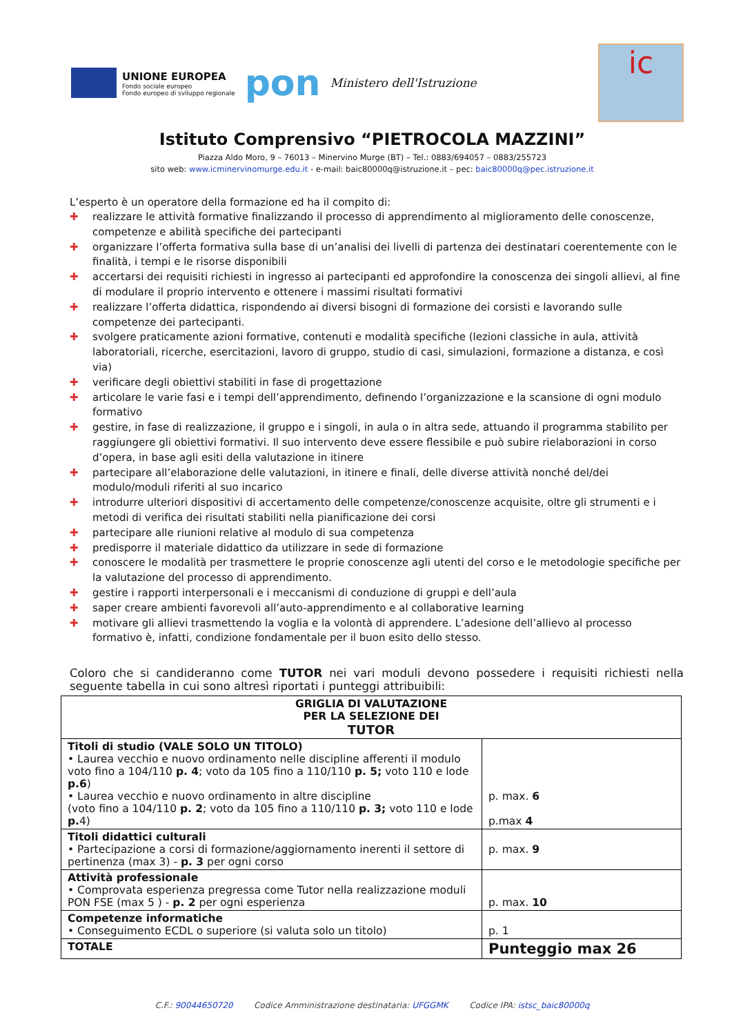UNIONE EUROPEA
Fondo sociale europeo
Fondo europeo di sviluppo regionale
pon
Ministero dell'Istruzione
ic
Istituto Comprensivo “PIETROCOLA MAZZINI”
Piazza Aldo Moro, 9 – 76013 – Minervino Murge (BT) – Tel.: 0883/694057 – 0883/255723
sito web: www.icminervinomurge.edu.it - e-mail: baic80000q@istruzione.it – pec: baic80000q@pec.istruzione.it
L’esperto è un operatore della formazione ed ha il compito di:
✚ realizzare le attività formative finalizzando il processo di apprendimento al miglioramento delle conoscenze, competenze e abilità specifiche dei partecipanti
✚ organizzare l’offerta formativa sulla base di un’analisi dei livelli di partenza dei destinatari coerentemente con le finalità, i tempi e le risorse disponibili
✚ accertarsi dei requisiti richiesti in ingresso ai partecipanti ed approfondire la conoscenza dei singoli allievi, al fine di modulare il proprio intervento e ottenere i massimi risultati formativi
✚ realizzare l’offerta didattica, rispondendo ai diversi bisogni di formazione dei corsisti e lavorando sulle competenze dei partecipanti.
✚ svolgere praticamente azioni formative, contenuti e modalità specifiche (lezioni classiche in aula, attività laboratoriali, ricerche, esercitazioni, lavoro di gruppo, studio di casi, simulazioni, formazione a distanza, e così via)
✚ verificare degli obiettivi stabiliti in fase di progettazione
✚ articolare le varie fasi e i tempi dell’apprendimento, definendo l’organizzazione e la scansione di ogni modulo formativo
✚ gestire, in fase di realizzazione, il gruppo e i singoli, in aula o in altra sede, attuando il programma stabilito per raggiungere gli obiettivi formativi. Il suo intervento deve essere flessibile e può subire rielaborazioni in corso d’opera, in base agli esiti della valutazione in itinere
✚ partecipare all’elaborazione delle valutazioni, in itinere e finali, delle diverse attività nonché del/dei modulo/moduli riferiti al suo incarico
✚ introdurre ulteriori dispositivi di accertamento delle competenze/conoscenze acquisite, oltre gli strumenti e i metodi di verifica dei risultati stabiliti nella pianificazione dei corsi
✚ partecipare alle riunioni relative al modulo di sua competenza
✚ predisporre il materiale didattico da utilizzare in sede di formazione
✚ conoscere le modalità per trasmettere le proprie conoscenze agli utenti del corso e le metodologie specifiche per la valutazione del processo di apprendimento.
✚ gestire i rapporti interpersonali e i meccanismi di conduzione di gruppi e dell’aula
✚ saper creare ambienti favorevoli all’auto-apprendimento e al collaborative learning
✚ motivare gli allievi trasmettendo la voglia e la volontà di apprendere. L’adesione dell’allievo al processo formativo è, infatti, condizione fondamentale per il buon esito dello stesso.
Coloro che si candideranno come TUTOR nei vari moduli devono possedere i requisiti richiesti nella seguente tabella in cui sono altresì riportati i punteggi attribuibili:
| GRIGLIA DI VALUTAZIONE PER LA SELEZIONE DEI TUTOR | |
| Titoli di studio (VALE SOLO UN TITOLO) • Laurea vecchio e nuovo ordinamento nelle discipline afferenti il modulo voto fino a 104/110 p. 4 ; voto da 105 fino a 110/110 p. 5; voto 110 e lode p.6 ) • Laurea vecchio e nuovo ordinamento in altre discipline (voto fino a 104/110 p. 2 ; voto da 105 fino a 110/110 p. 3; voto 110 e lode p. 4) | p. max. 6 p.max 4 |
| Titoli didattici culturali • Partecipazione a corsi di formazione/aggiornamento inerenti il settore di pertinenza (max 3) - p. 3 per ogni corso | p. max. 9 |
| Attività professionale • Comprovata esperienza pregressa come Tutor nella realizzazione moduli PON FSE (max 5 ) - p. 2 per ogni esperienza | p. max. 10 |
| Competenze informatiche • Conseguimento ECDL o superiore (si valuta solo un titolo) | p. 1 |
| TOTALE | Punteggio max 26 |
C.F.: 90044650720 Codice Amministrazione destinataria: UFGGMK Codice IPA: istsc_baic80000q